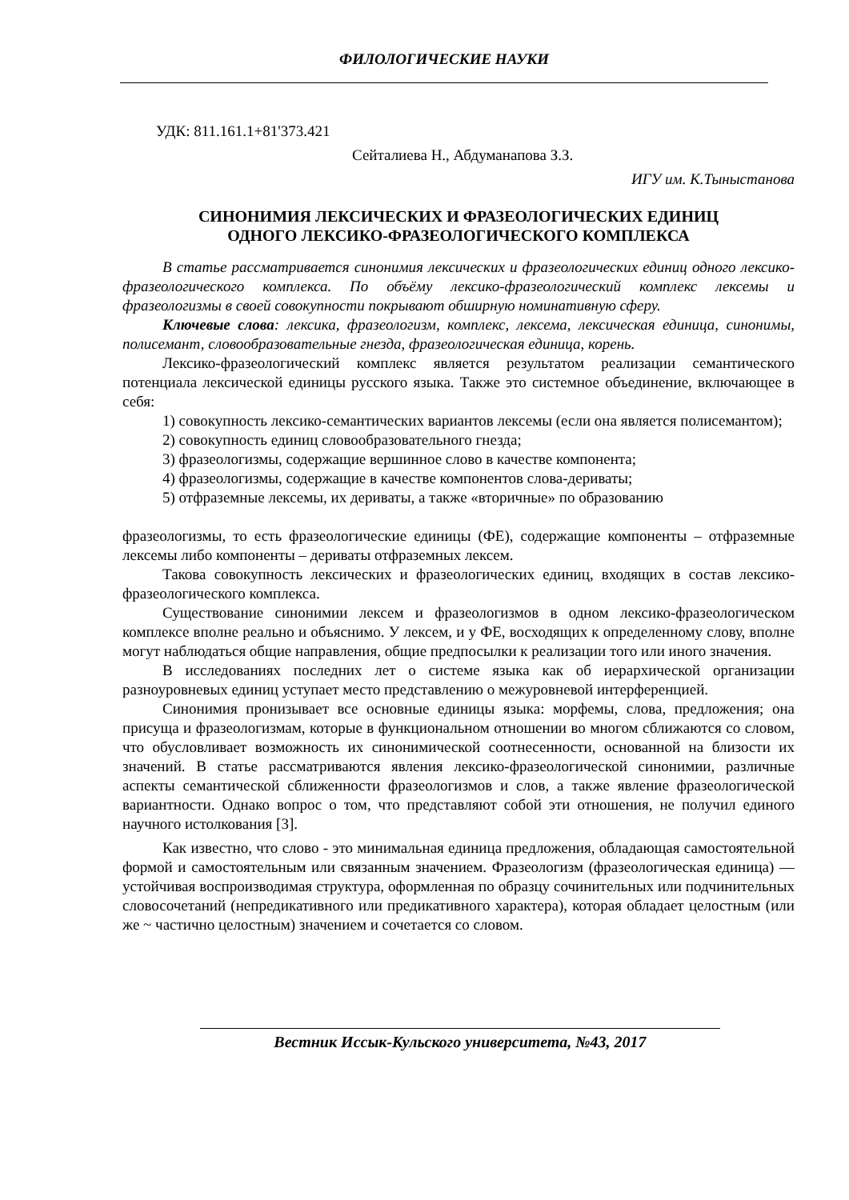ФИЛОЛОГИЧЕСКИЕ НАУКИ
УДК: 811.161.1+81'373.421
Сейталиева Н., Абдуманапова З.З.
ИГУ им. К.Тыныстанова
СИНОНИМИЯ ЛЕКСИЧЕСКИХ И ФРАЗЕОЛОГИЧЕСКИХ ЕДИНИЦ
ОДНОГО ЛЕКСИКО-ФРАЗЕОЛОГИЧЕСКОГО КОМПЛЕКСА
В статье рассматривается синонимия лексических и фразеологических единиц одного лексико-фразеологического комплекса. По объёму лексико-фразеологический комплекс лексемы и фразеологизмы в своей совокупности покрывают обширную номинативную сферу.
Ключевые слова: лексика, фразеологизм, комплекс, лексема, лексическая единица, синонимы, полисемант, словообразовательные гнезда, фразеологическая единица, корень.
Лексико-фразеологический комплекс является результатом реализации семантического потенциала лексической единицы русского языка. Также это системное объединение, включающее в себя:
1) совокупность лексико-семантических вариантов лексемы (если она является полисемантом);
2) совокупность единиц словообразовательного гнезда;
3) фразеологизмы, содержащие вершинное слово в качестве компонента;
4) фразеологизмы, содержащие в качестве компонентов слова-дериваты;
5) отфраземные лексемы, их дериваты, а также «вторичные» по образованию
фразеологизмы, то есть фразеологические единицы (ФЕ), содержащие компоненты – отфраземные лексемы либо компоненты – дериваты отфраземных лексем.
Такова совокупность лексических и фразеологических единиц, входящих в состав лексико-фразеологического комплекса.
Существование синонимии лексем и фразеологизмов в одном лексико-фразеологическом комплексе вполне реально и объяснимо. У лексем, и у ФЕ, восходящих к определенному слову, вполне могут наблюдаться общие направления, общие предпосылки к реализации того или иного значения.
В исследованиях последних лет о системе языка как об иерархической организации разноуровневых единиц уступает место представлению о межуровневой интерференцией.
Синонимия пронизывает все основные единицы языка: морфемы, слова, предложения; она присуща и фразеологизмам, которые в функциональном отношении во многом сближаются со словом, что обусловливает возможность их синонимической соотнесенности, основанной на близости их значений. В статье рассматриваются явления лексико-фразеологической синонимии, различные аспекты семантической сближенности фразеологизмов и слов, а также явление фразеологической вариантности. Однако вопрос о том, что представляют собой эти отношения, не получил единого научного истолкования [3].
Как известно, что слово - это минимальная единица предложения, обладающая самостоятельной формой и самостоятельным или связанным значением. Фразеологизм (фразеологическая единица) — устойчивая воспроизводимая структура, оформленная по образцу сочинительных или подчинительных словосочетаний (непредикативного или предикативного характера), которая обладает целостным (или же ~ частично целостным) значением и сочетается со словом.
Вестник Иссык-Кульского университета, №43, 2017